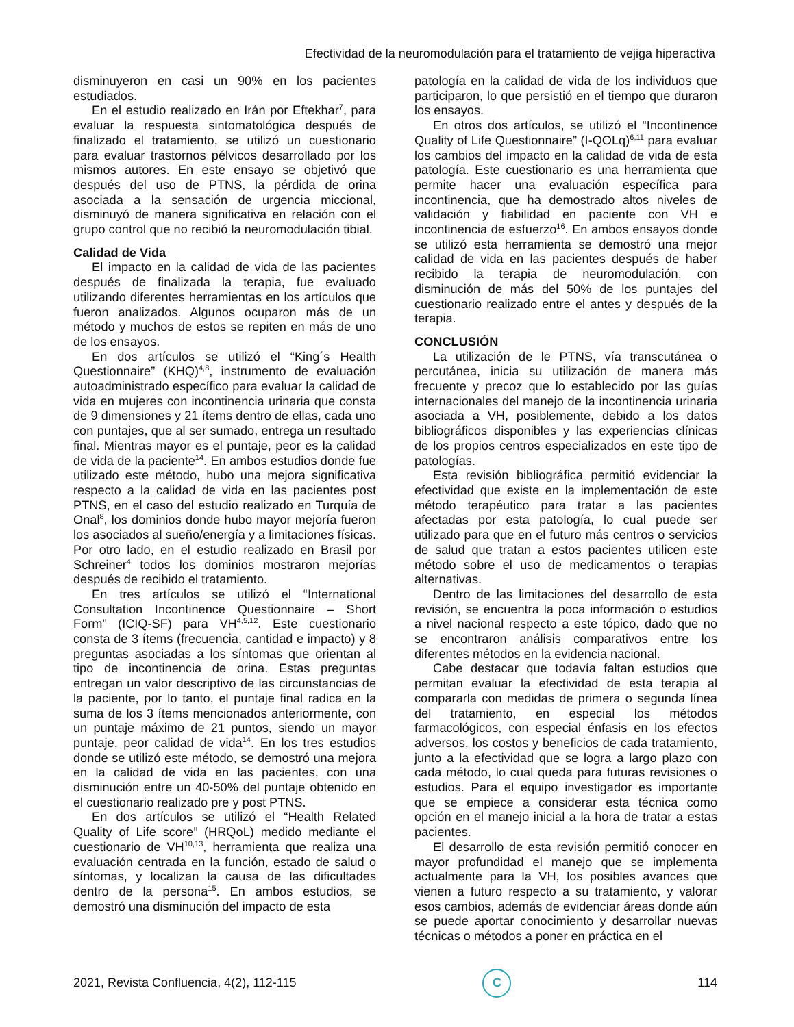Efectividad de la neuromodulación para el tratamiento de vejiga hiperactiva
disminuyeron en casi un 90% en los pacientes estudiados.
En el estudio realizado en Irán por Eftekhar<sup>7</sup>, para evaluar la respuesta sintomatológica después de finalizado el tratamiento, se utilizó un cuestionario para evaluar trastornos pélvicos desarrollado por los mismos autores. En este ensayo se objetivó que después del uso de PTNS, la pérdida de orina asociada a la sensación de urgencia miccional, disminuyó de manera significativa en relación con el grupo control que no recibió la neuromodulación tibial.
Calidad de Vida
El impacto en la calidad de vida de las pacientes después de finalizada la terapia, fue evaluado utilizando diferentes herramientas en los artículos que fueron analizados. Algunos ocuparon más de un método y muchos de estos se repiten en más de uno de los ensayos.
En dos artículos se utilizó el “King´s Health Questionnaire” (KHQ)<sup>4,8</sup>, instrumento de evaluación autoadministrado específico para evaluar la calidad de vida en mujeres con incontinencia urinaria que consta de 9 dimensiones y 21 ítems dentro de ellas, cada uno con puntajes, que al ser sumado, entrega un resultado final. Mientras mayor es el puntaje, peor es la calidad de vida de la paciente<sup>14</sup>. En ambos estudios donde fue utilizado este método, hubo una mejora significativa respecto a la calidad de vida en las pacientes post PTNS, en el caso del estudio realizado en Turquía de Onal<sup>8</sup>, los dominios donde hubo mayor mejoría fueron los asociados al sueño/energía y a limitaciones físicas. Por otro lado, en el estudio realizado en Brasil por Schreiner<sup>4</sup> todos los dominios mostraron mejorías después de recibido el tratamiento.
En tres artículos se utilizó el “International Consultation Incontinence Questionnaire – Short Form” (ICIQ-SF) para VH<sup>4,5,12</sup>. Este cuestionario consta de 3 ítems (frecuencia, cantidad e impacto) y 8 preguntas asociadas a los síntomas que orientan al tipo de incontinencia de orina. Estas preguntas entregan un valor descriptivo de las circunstancias de la paciente, por lo tanto, el puntaje final radica en la suma de los 3 ítems mencionados anteriormente, con un puntaje máximo de 21 puntos, siendo un mayor puntaje, peor calidad de vida<sup>14</sup>. En los tres estudios donde se utilizó este método, se demostró una mejora en la calidad de vida en las pacientes, con una disminución entre un 40-50% del puntaje obtenido en el cuestionario realizado pre y post PTNS.
En dos artículos se utilizó el “Health Related Quality of Life score” (HRQoL) medido mediante el cuestionario de VH<sup>10,13</sup>, herramienta que realiza una evaluación centrada en la función, estado de salud o síntomas, y localizan la causa de las dificultades dentro de la persona<sup>15</sup>. En ambos estudios, se demostró una disminución del impacto de esta
patología en la calidad de vida de los individuos que participaron, lo que persistió en el tiempo que duraron los ensayos.
En otros dos artículos, se utilizó el “Incontinence Quality of Life Questionnaire” (I-QOLq)<sup>6,11</sup> para evaluar los cambios del impacto en la calidad de vida de esta patología. Este cuestionario es una herramienta que permite hacer una evaluación específica para incontinencia, que ha demostrado altos niveles de validación y fiabilidad en paciente con VH e incontinencia de esfuerzo<sup>16</sup>. En ambos ensayos donde se utilizó esta herramienta se demostró una mejor calidad de vida en las pacientes después de haber recibido la terapia de neuromodulación, con disminución de más del 50% de los puntajes del cuestionario realizado entre el antes y después de la terapia.
CONCLUSIÓN
La utilización de le PTNS, vía transcutánea o percutánea, inicia su utilización de manera más frecuente y precoz que lo establecido por las guías internacionales del manejo de la incontinencia urinaria asociada a VH, posiblemente, debido a los datos bibliográficos disponibles y las experiencias clínicas de los propios centros especializados en este tipo de patologías.
Esta revisión bibliográfica permitió evidenciar la efectividad que existe en la implementación de este método terapéutico para tratar a las pacientes afectadas por esta patología, lo cual puede ser utilizado para que en el futuro más centros o servicios de salud que tratan a estos pacientes utilicen este método sobre el uso de medicamentos o terapias alternativas.
Dentro de las limitaciones del desarrollo de esta revisión, se encuentra la poca información o estudios a nivel nacional respecto a este tópico, dado que no se encontraron análisis comparativos entre los diferentes métodos en la evidencia nacional.
Cabe destacar que todavía faltan estudios que permitan evaluar la efectividad de esta terapia al compararla con medidas de primera o segunda línea del tratamiento, en especial los métodos farmacológicos, con especial énfasis en los efectos adversos, los costos y beneficios de cada tratamiento, junto a la efectividad que se logra a largo plazo con cada método, lo cual queda para futuras revisiones o estudios. Para el equipo investigador es importante que se empiece a considerar esta técnica como opción en el manejo inicial a la hora de tratar a estas pacientes.
El desarrollo de esta revisión permitió conocer en mayor profundidad el manejo que se implementa actualmente para la VH, los posibles avances que vienen a futuro respecto a su tratamiento, y valorar esos cambios, además de evidenciar áreas donde aún se puede aportar conocimiento y desarrollar nuevas técnicas o métodos a poner en práctica en el
2021, Revista Confluencia, 4(2), 112-115
C
114